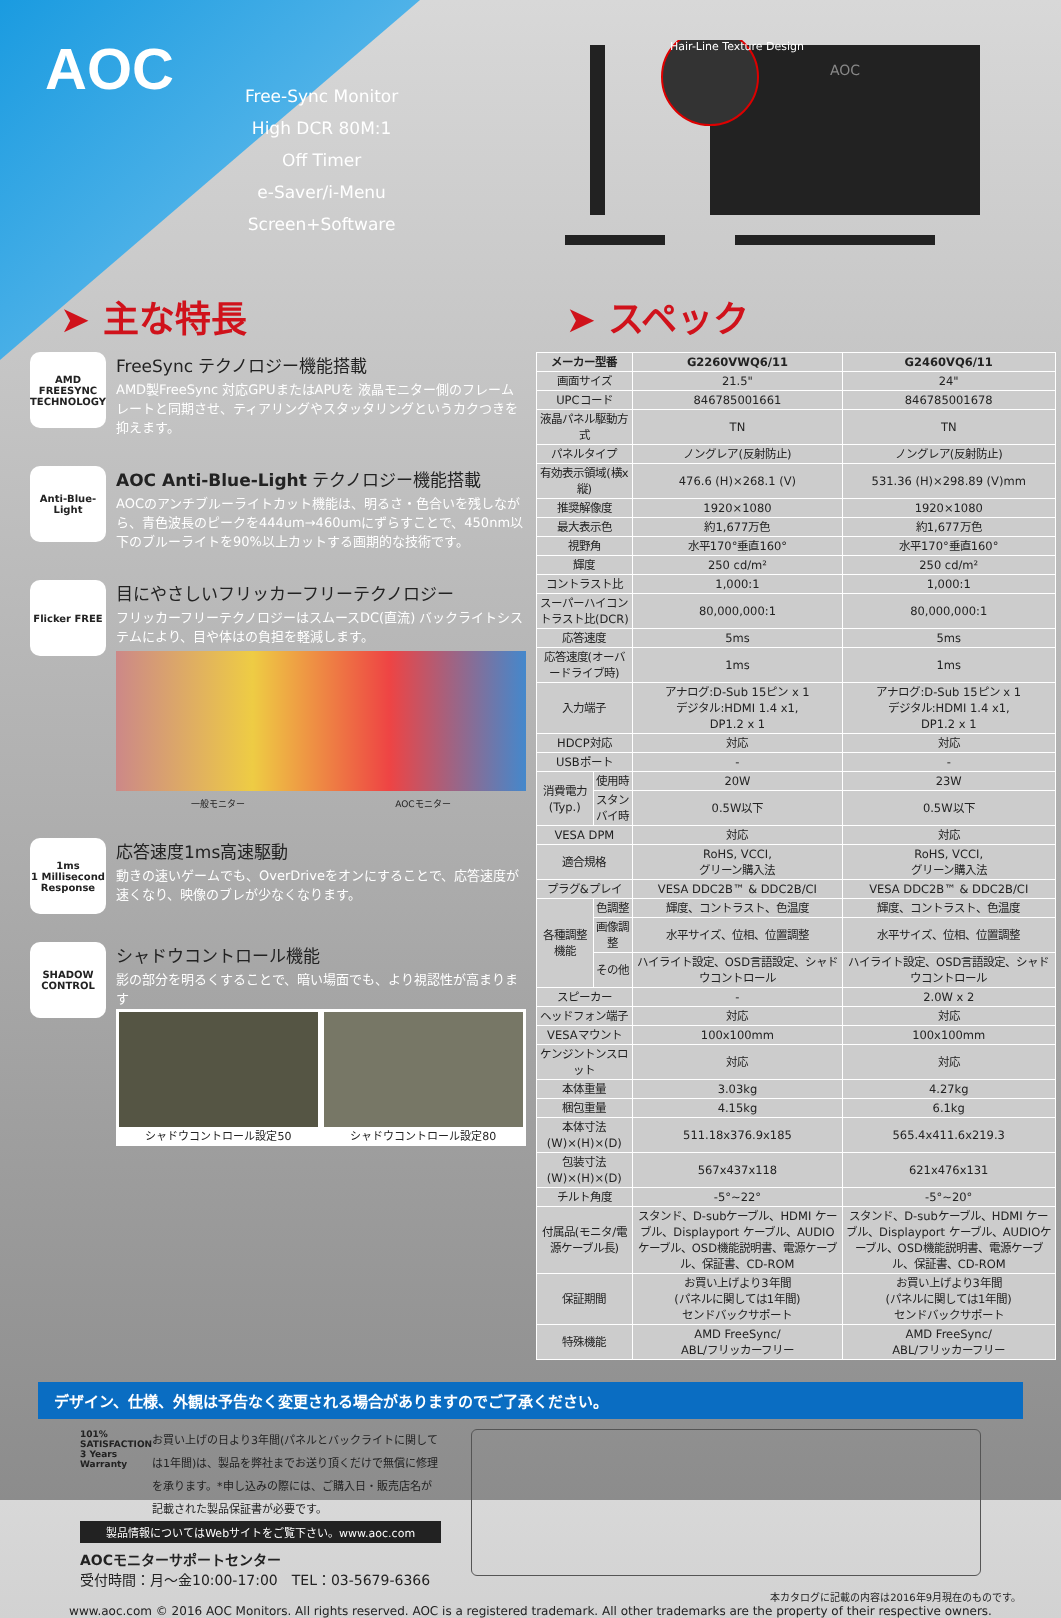AOC
Free-Sync Monitor
High DCR 80M:1
Off Timer
e-Saver/i-Menu
Screen+Software
Hair-Line Texture Design
AOC
➤ 主な特長
AMD
FREESYNC TECHNOLOGY
FreeSync テクノロジー機能搭載
AMD製FreeSync 対応GPUまたはAPUを 液晶モニター側のフレームレートと同期させ、ティアリングやスタッタリングというカクつきを抑えます。
Anti-Blue-Light
AOC Anti-Blue-Light テクノロジー機能搭載
AOCのアンチブルーライトカット機能は、明るさ・色合いを残しながら、青色波長のピークを444um→460umにずらすことで、450nm以下のブルーライトを90%以上カットする画期的な技術です。
Flicker FREE
目にやさしいフリッカーフリーテクノロジー
フリッカーフリーテクノロジーはスムースDC(直流) バックライトシステムにより、目や体はの負担を軽減します。
一般モニター AOCモニター
1ms
1 Millisecond Response
応答速度1ms高速駆動
動きの速いゲームでも、OverDriveをオンにすることで、応答速度が速くなり、映像のブレが少なくなります。
SHADOW CONTROL
シャドウコントロール機能
影の部分を明るくすることで、暗い場面でも、より視認性が高まります
シャドウコントロール設定50 シャドウコントロール設定80
➤ スペック
| メーカー型番 | | G2260VWQ6/11 | G2460VQ6/11 |
| 画面サイズ | | 21.5" | 24" |
| UPCコード | | 846785001661 | 846785001678 |
| 液晶パネル駆動方式 | | TN | TN |
| パネルタイプ | | ノングレア(反射防止) | ノングレア(反射防止) |
| 有効表示領域(横x縦) | | 476.6 (H)×268.1 (V) | 531.36 (H)×298.89 (V)mm |
| 推奨解像度 | | 1920×1080 | 1920×1080 |
| 最大表示色 | | 約1,677万色 | 約1,677万色 |
| 視野角 | | 水平170°垂直160° | 水平170°垂直160° |
| 輝度 | | 250 cd/m² | 250 cd/m² |
| コントラスト比 | | 1,000:1 | 1,000:1 |
| スーパーハイコントラスト比(DCR) | | 80,000,000:1 | 80,000,000:1 |
| 応答速度 | | 5ms | 5ms |
| 応答速度(オーバードライブ時) | | 1ms | 1ms |
| 入力端子 | | アナログ:D-Sub 15ピン x 1 デジタル:HDMI 1.4 x1, DP1.2 x 1 | アナログ:D-Sub 15ピン x 1 デジタル:HDMI 1.4 x1, DP1.2 x 1 |
| HDCP対応 | | 対応 | 対応 |
| USBポート | | - | - |
| 消費電力(Typ.) | 使用時 | 20W | 23W |
| | スタンバイ時 | 0.5W以下 | 0.5W以下 |
| VESA DPM | | 対応 | 対応 |
| 適合規格 | | RoHS, VCCI, グリーン購入法 | RoHS, VCCI, グリーン購入法 |
| プラグ&プレイ | | VESA DDC2B™ & DDC2B/CI | VESA DDC2B™ & DDC2B/CI |
| 各種調整機能 | 色調整 | 輝度、コントラスト、色温度 | 輝度、コントラスト、色温度 |
| | 画像調整 | 水平サイズ、位相、位置調整 | 水平サイズ、位相、位置調整 |
| | その他 | ハイライト設定、OSD言語設定、シャドウコントロール | ハイライト設定、OSD言語設定、シャドウコントロール |
| スピーカー | | - | 2.0W x 2 |
| ヘッドフォン端子 | | 対応 | 対応 |
| VESAマウント | | 100x100mm | 100x100mm |
| ケンジントンスロット | | 対応 | 対応 |
| 本体重量 | | 3.03kg | 4.27kg |
| 梱包重量 | | 4.15kg | 6.1kg |
| 本体寸法(W)×(H)×(D) | | 511.18x376.9x185 | 565.4x411.6x219.3 |
| 包装寸法(W)×(H)×(D) | | 567x437x118 | 621x476x131 |
| チルト角度 | | -5°~22° | -5°~20° |
| 付属品(モニタ/電源ケーブル長) | | スタンド、D-subケーブル、HDMI ケーブル、Displayport ケーブル、AUDIOケーブル、OSD機能説明書、電源ケーブル、保証書、CD-ROM | スタンド、D-subケーブル、HDMI ケーブル、Displayport ケーブル、AUDIOケーブル、OSD機能説明書、電源ケーブル、保証書、CD-ROM |
| 保証期間 | | お買い上げより3年間 (パネルに関しては1年間) センドバックサポート | お買い上げより3年間 (パネルに関しては1年間) センドバックサポート |
| 特殊機能 | | AMD FreeSync/ ABL/フリッカーフリー | AMD FreeSync/ ABL/フリッカーフリー |
デザイン、仕様、外観は予告なく変更される場合がありますのでご了承ください。
101% SATISFACTION
3 Years Warranty
お買い上げの日より3年間(パネルとバックライトに関しては1年間)は、製品を弊社までお送り頂くだけで無償に修理を承ります。*申し込みの際には、ご購入日・販売店名が記載された製品保証書が必要です。
製品情報についてはWebサイトをご覧下さい。www.aoc.com
AOCモニターサポートセンター
受付時間：月～金10:00-17:00　TEL：03-5679-6366
本カタログに記載の内容は2016年9月現在のものです。
www.aoc.com © 2016 AOC Monitors. All rights reserved. AOC is a registered trademark. All other trademarks are the property of their respective owners.